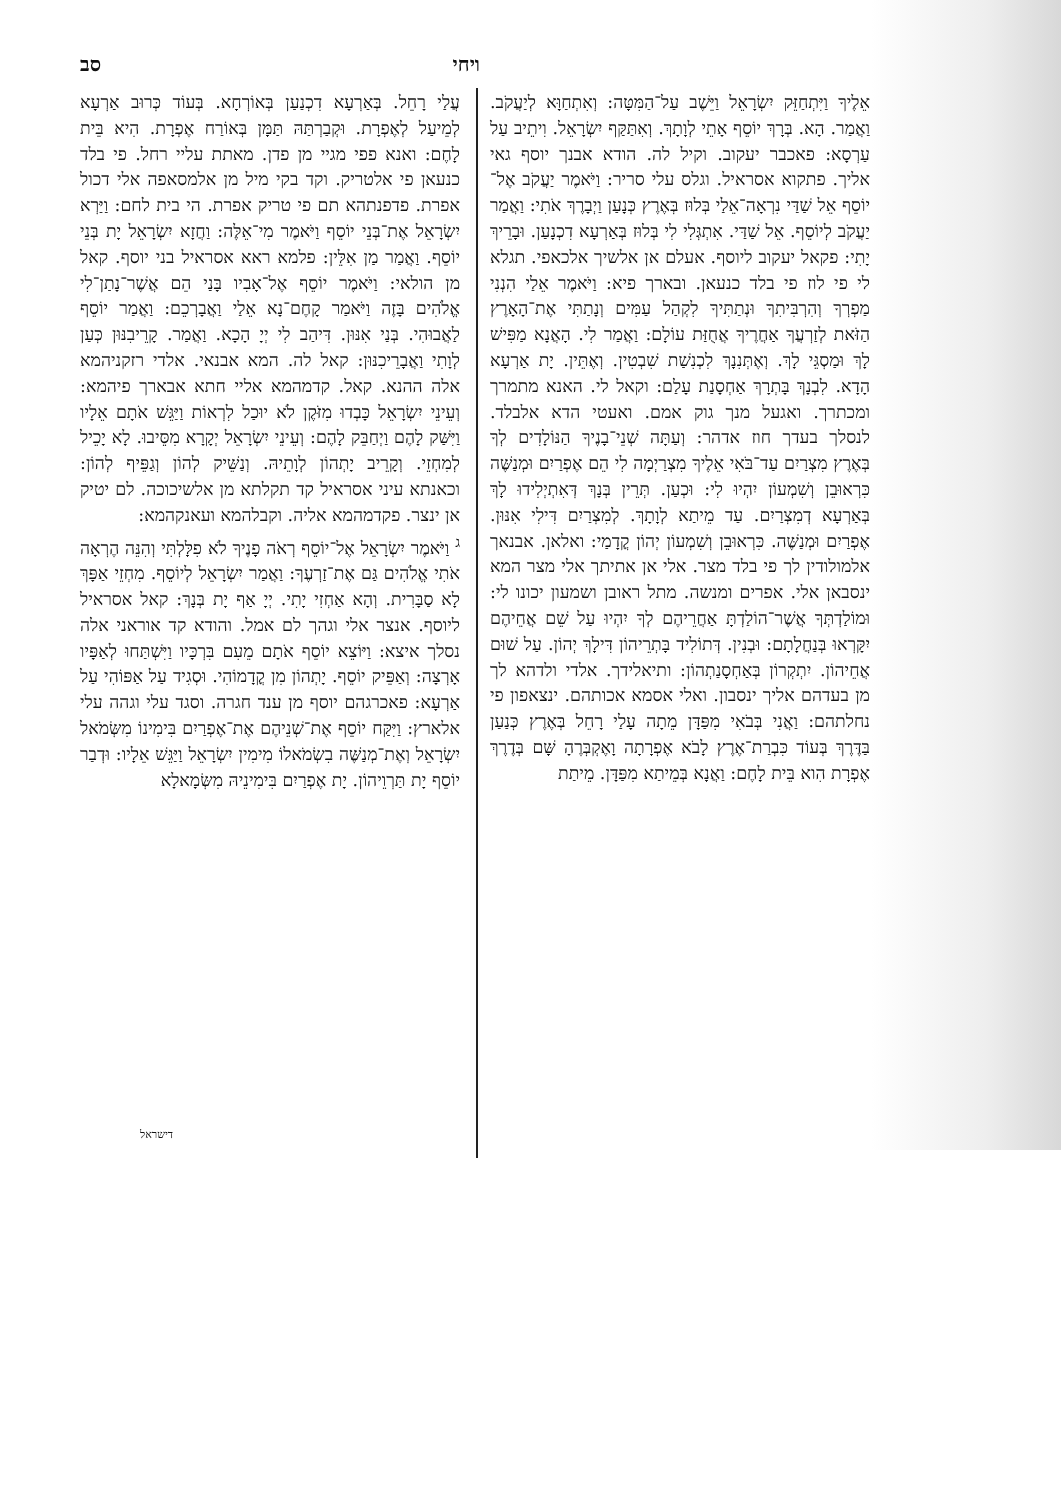ויחי סב
אֵלֶיךָ וַיִּתְחַזֵּק יִשְׂרָאֵל וַיֵּשֶׁב עַל־הַמִּטָּה: וְאִתְחַוָּא לְיַעֲקֹב. וַאֲמַר. הָא. בְּרָךְ יוֹסֵף אָתֵי לְוָתָךְ. וְאִתַּקַּף יִשְׂרָאֵל. וִיתֵיב עַל עַרְסָא: פאכבר יעקוב. וקיל לה. הודא אבנך יוסף גאי אליך. פתקוא אסראיל. וגלס עלי סריר: וַיֹּאמֶר יַעֲקֹב אֶל־יוֹסֵף אֵל שַׁדַּי נִרְאָה־אֵלַי בְּלוּז בְּאֶרֶץ כְּנָעַן וַיְבָרֶךְ אֹתִי: וַאֲמַר יַעֲקֹב לְיוֹסֵף. אֵל שַׁדַּי. אִתְגְּלִי לִי בְּלוּז בְּאַרְעָא דִכְנָעַן. וּבָרֵיךְ יָתִי: פקאל יעקוב ליוסף. אעלם אן אלשיך אלכאפי. תגלא לי פי לוז פי בלד כנעאן. ובארך פיא: וַיֹּאמֶר אֵלַי הִנְנִי מַפְרְךָ וְהִרְבִּיתִךָ וּנְתַתִּיךָ לִקְהַל עַמִּים וְנָתַתִּי אֶת־הָאָרֶץ הַזֹּאת לְזַרְעֲךָ אַחֲרֶיךָ אֲחֻזַּת עוֹלָם: וַאֲמַר לִי. הָאֲנָא מַפִּישׁ לָךְ וּמַסְגֵּי לָךְ. וְאֶתְּנִנָךְ לִכְנִשַׁת שִׁבְטִין. וְאֶתֵּין. יָת אַרְעָא הָדָא. לִבְנָךְ בָּתְרָךְ אַחְסָנַת עָלַם: וקאל לי. האנא מתמרך ומכתרך. ואגעל מנך גוק אמם. ואעטי הדא אלבלד. לנסלך בעדך חוז אדהר: וְעַתָּה שְׁנֵי־בָנֶיךָ הַנּוֹלָדִים לְךָ בְּאֶרֶץ מִצְרַיִם עַד־בֹּאִי אֵלֶיךָ מִצְרַיְמָה לִי הֵם אֶפְרַיִם וּמְנַשֶּׁה כִּרְאוּבֵן וְשִׁמְעוֹן יִהְיוּ לִי: וּכְעַן. תְּרֵין בְּנָךְ דְּאִתְיְלִידוּ לָךְ בְּאַרְעָא דְמִצְרַיִם. עַד מֵיתַא לְוָתָךְ. לְמִצְרַיִם דִּילִי אִנּוּן. אֶפְרַיִם וּמְנַשֶּׁה. כִּרְאוּבֵן וְשִׁמְעוֹן יְהוֹן קֳדָמַי: ואלאן. אבנאך אלמולודין לך פי בלד מצר. אלי אן אתיתך אלי מצר המא ינסבאן אלי. אפרים ומנשה. מתל ראובן ושמעון יכונו לי: וּמוֹלַדְתְּךָ אֲשֶׁר־הוֹלַדְתָּ אַחֲרֵיהֶם לְךָ יִהְיוּ עַל שֵׁם אֲחֵיהֶם יִקָּרְאוּ בְּנַחֲלָתָם: וּבְנִין. דְּתוֹלִיד בָּתְרֵיהוֹן דִּילָךְ יְהוֹן. עַל שׁוּם אֲחֵיהוֹן. יִתְקְרוֹן בְּאַחְסָנַתְהוֹן: ותיאלידך. אלדי ולדהא לך מן בעדהם אליך ינסבון. ואלי אסמא אכותהם. ינצאפון פי נחלתהם: וַאֲנִי בְּבֹאִי מִפַּדָּן מֵתָה עָלַי רָחֵל בְּאֶרֶץ כְּנַעַן בַּדֶּרֶךְ בְּעוֹד כִּבְרַת־אֶרֶץ לָבֹא אֶפְרָתָה וָאֶקְבְּרֶהָ שָּׁם בְּדֶרֶךְ אֶפְרָת הִוא בֵּית לָחֶם: וַאֲנָא בְּמֵיתַא מִפַּדָּן. מֵיתַת
עֲלַי רָחֵל. בְּאַרְעָא דִכְנַעַן בְּאוֹרְחָא. בְּעוֹד כְּרוּב אַרְעָא לְמֵיעַל לְאֶפְרָת. וּקְבַרְתַּהּ תַּמָּן בְּאוֹרַח אֶפְרָת. הִיא בֵּית לָחֶם: ואנא פפי מגיי מן פדן. מאתת עליי רחל. פי בלד כנעאן פי אלטריק. וקד בקי מיל מן אלמסאפה אלי דכול אפרת. פדפנתהא תם פי טריק אפרת. הי בית לחם: וַיַּרְא יִשְׂרָאֵל אֶת־בְּנֵי יוֹסֵף וַיֹּאמֶר מִי־אֵלֶּה: וַחֲזָא יִשְׂרָאֵל יָת בְּנֵי יוֹסֵף. וַאֲמַר מַן אִלֵּין: פלמא ראא אסראיל בני יוסף. קאל מן הולאי: וַיֹּאמֶר יוֹסֵף אֶל־אָבִיו בָּנַי הֵם אֲשֶׁר־נָתַן־לִי אֱלֹהִים בָּזֶה וַיֹּאמַר קָחֶם־נָא אֵלַי וַאֲבָרְכֵם: וַאֲמַר יוֹסֵף לַאֲבוּהִי. בְּנַי אִנּוּן. דִּיהַב לִי יְיָ הָכָא. וַאֲמַר. קָרֵיבִנּוּן כְּעַן לְוָתִי וַאֲבָרֵיכִנּוּן: קאל לה. המא אבנאי. אלדי רזקניהמא אלה ההנא. קאל. קדמהמא אליי חתא אבארך פיהמא: וְעֵינֵי יִשְׂרָאֵל כָּבְדוּ מִזֹּקֶן לֹא יוּכַל לִרְאוֹת וַיַּגֵּשׁ אֹתָם אֵלָיו וַיִּשַּׁק לָהֶם וַיְחַבֵּק לָהֶם: וְעֵינֵי יִשְׂרָאֵל יְקָרָא מִסֵּיבוּ. לָא יָכֵיל לְמִחְזֵי. וְקָרֵיב יָתְהוֹן לְוָתֵיהּ. וְנַשֵּׁיק לְהוֹן וְגַפֵּיף לְהוֹן: וכאנתא עיני אסראיל קד תקלתא מן אלשיכוכה. לם יטיק אן ינצר. פקדמהמא אליה. וקבלהמא ועאנקהמא:
<sup>ג</sup> וַיֹּאמֶר יִשְׂרָאֵל אֶל־יוֹסֵף רְאֹה פָנֶיךָ לֹא פִלָּלְתִּי וְהִנֵּה הֶרְאָה אֹתִי אֱלֹהִים גַּם אֶת־זַרְעֶךָ: וַאֲמַר יִשְׂרָאֵל לְיוֹסֵף. מִחְזֵי אַפָּךְ לָא סַבָּרִית. וְהָא אַחְזִי יָתִי. יְיָ אַף יָת בְּנָךְ: קאל אסראיל ליוסף. אנצר אלי וגהך לם אמל. והודא קד אוראני אלה נסלך איצא: וַיּוֹצֵא יוֹסֵף אֹתָם מֵעִם בִּרְכָּיו וַיִּשְׁתַּחוּ לְאַפָּיו אָרְצָה: וְאַפֵּיק יוֹסֵף. יָתְהוֹן מִן קֳדָמוֹהִי. וּסְגִיד עַל אַפּוֹהִי עַל אַרְעָא: פאכרגהם יוסף מן ענד חגרה. וסגד עלי וגהה עלי אלארץ: וַיִּקַּח יוֹסֵף אֶת־שְׁנֵיהֶם אֶת־אֶפְרַיִם בִּימִינוֹ מִשְּׂמֹאל יִשְׂרָאֵל וְאֶת־מְנַשֶּׁה בִשְׂמֹאלוֹ מִימִין יִשְׂרָאֵל וַיַּגֵּשׁ אֵלָיו: וּדְבַר יוֹסֵף יָת תַּרְוֵיהוֹן. יָת אֶפְרַיִם בִּימִינֵיהּ מִשְּׂמָאלָא
דישראל